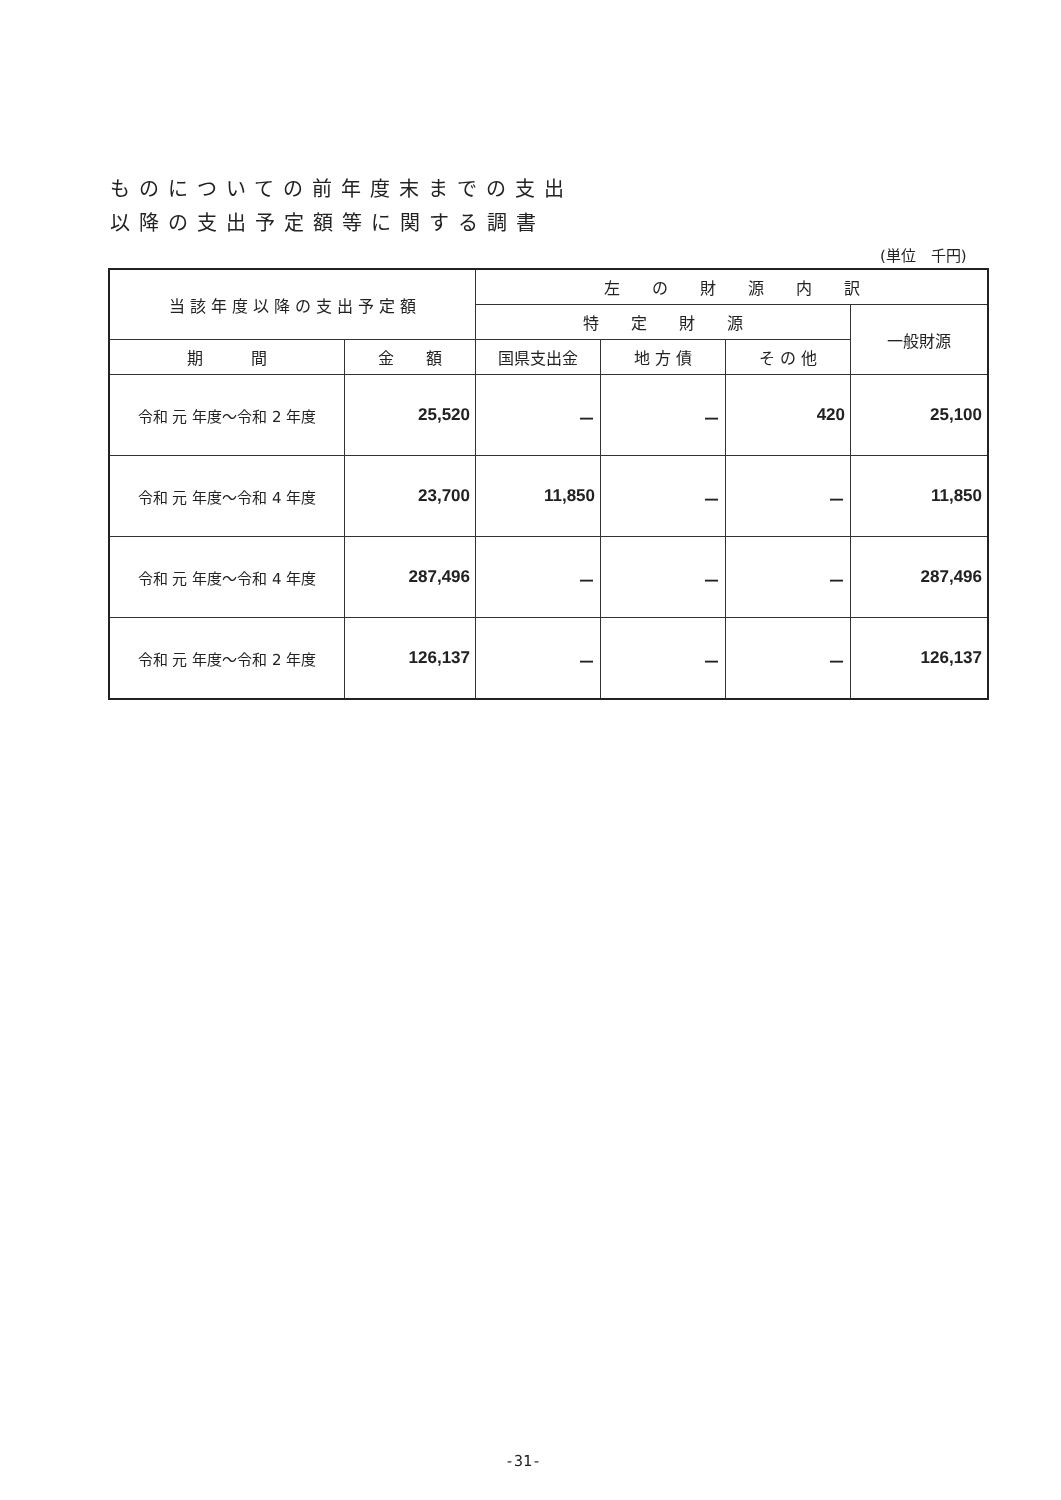ものについての前年度末までの支出
以降の支出予定額等に関する調書
(単位　千円)
| 当 該 年 度 以 降 の 支 出 予 定 額 | | 左 の 財 源 内 訳 | | | |
| --- | --- | --- | --- | --- | --- |
| | | 特 定 財 源 | | | 一般財源 |
| 期 間 | 金 額 | 国県支出金 | 地 方 債 | そ の 他 | |
| 令和 元 年度～令和 2 年度 | 25,520 | － | － | 420 | 25,100 |
| 令和 元 年度～令和 4 年度 | 23,700 | 11,850 | － | － | 11,850 |
| 令和 元 年度～令和 4 年度 | 287,496 | － | － | － | 287,496 |
| 令和 元 年度～令和 2 年度 | 126,137 | － | － | － | 126,137 |
-31-